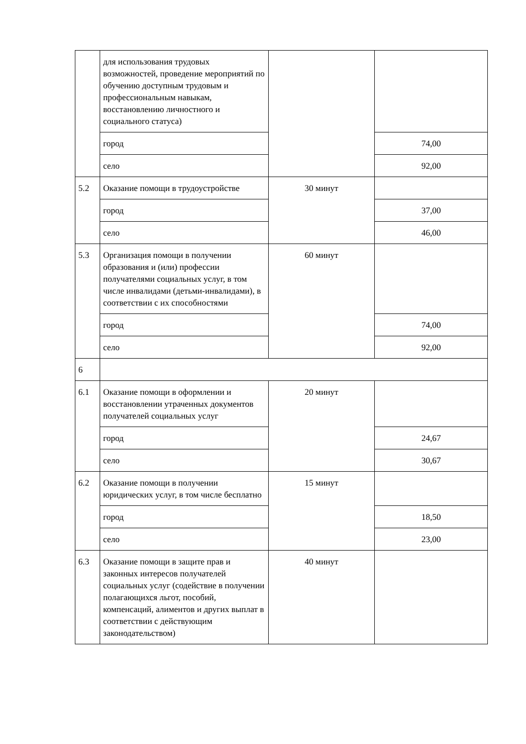| | для использования трудовых возможностей, проведение мероприятий по обучению доступным трудовым и профессиональным навыкам, восстановлению личностного и социального статуса) | | |
| | город | | 74,00 |
| | село | | 92,00 |
| 5.2 | Оказание помощи в трудоустройстве | 30 минут | |
| | город | | 37,00 |
| | село | | 46,00 |
| 5.3 | Организация помощи в получении образования и (или) профессии получателями социальных услуг, в том числе инвалидами (детьми-инвалидами), в соответствии с их способностями | 60 минут | |
| | город | | 74,00 |
| | село | | 92,00 |
| 6 | | | |
| 6.1 | Оказание помощи в оформлении и восстановлении утраченных документов получателей социальных услуг | 20 минут | |
| | город | | 24,67 |
| | село | | 30,67 |
| 6.2 | Оказание помощи в получении юридических услуг, в том числе бесплатно | 15 минут | |
| | город | | 18,50 |
| | село | | 23,00 |
| 6.3 | Оказание помощи в защите прав и законных интересов получателей социальных услуг (содействие в получении полагающихся льгот, пособий, компенсаций, алиментов и других выплат в соответствии с действующим законодательством) | 40 минут | |